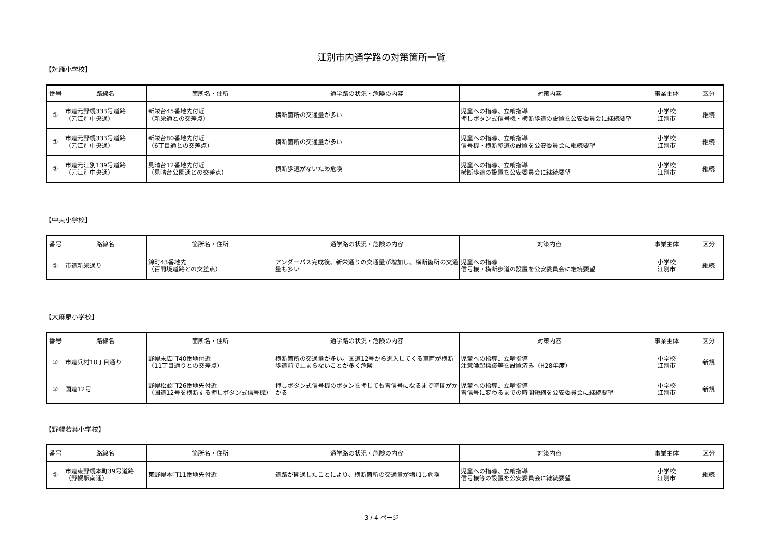江別市内通学路の対策箇所一覧
【対雁小学校】
| 番号 | 路線名 | 箇所名・住所 | 通学路の状況・危険の内容 | 対策内容 | 事業主体 | 区分 |
| --- | --- | --- | --- | --- | --- | --- |
| ① | 市道元野幌333号道路 （元江別中央通） | 新栄台45番地先付近 （新栄通との交差点） | 横断箇所の交通量が多い | 児童への指導、立哨指導 押しボタン式信号機・横断歩道の設置を公安委員会に継続要望 | 小学校 江別市 | 継続 |
| ② | 市道元野幌333号道路 （元江別中央通） | 新栄台80番地先付近 （6丁目通との交差点） | 横断箇所の交通量が多い | 児童への指導、立哨指導 信号機・横断歩道の設置を公安委員会に継続要望 | 小学校 江別市 | 継続 |
| ③ | 市道元江別139号道路 （元江別中央通） | 見晴台12番地先付近 （見晴台公園通との交差点） | 横断歩道がないため危険 | 児童への指導、立哨指導 横断歩道の設置を公安委員会に継続要望 | 小学校 江別市 | 継続 |
【中央小学校】
| 番号 | 路線名 | 箇所名・住所 | 通学路の状況・危険の内容 | 対策内容 | 事業主体 | 区分 |
| --- | --- | --- | --- | --- | --- | --- |
| ① | 市道新栄通り | 錦町43番地先 （百間境道路との交差点） | アンダーパス完成後、新栄通りの交通量が増加し、横断箇所の交通量も多い | 児童への指導 信号機・横断歩道の設置を公安委員会に継続要望 | 小学校 江別市 | 継続 |
【大麻泉小学校】
| 番号 | 路線名 | 箇所名・住所 | 通学路の状況・危険の内容 | 対策内容 | 事業主体 | 区分 |
| --- | --- | --- | --- | --- | --- | --- |
| ① | 市道兵村10丁目通り | 野幌末広町40番地付近 （11丁目通りとの交差点） | 横断箇所の交通量が多い。国道12号から進入してくる車両が横断歩道前で止まらないことが多く危険 | 児童への指導、立哨指導 注意喚起標識等を設置済み（H28年度） | 小学校 江別市 | 新規 |
| ② | 国道12号 | 野幌松並町26番地先付近 （国道12号を横断する押しボタン式信号機） | 押しボタン式信号機のボタンを押しても青信号になるまで時間がかかる | 児童への指導、立哨指導 青信号に変わるまでの時間短縮を公安委員会に継続要望 | 小学校 江別市 | 新規 |
【野幌若葉小学校】
| 番号 | 路線名 | 箇所名・住所 | 通学路の状況・危険の内容 | 対策内容 | 事業主体 | 区分 |
| --- | --- | --- | --- | --- | --- | --- |
| ① | 市道東野幌本町39号道路 （野幌駅南通） | 東野幌本町11番地先付近 | 道路が開通したことにより、横断箇所の交通量が増加し危険 | 児童への指導、立哨指導 信号機等の設置を公安委員会に継続要望 | 小学校 江別市 | 継続 |
3 / 4 ページ